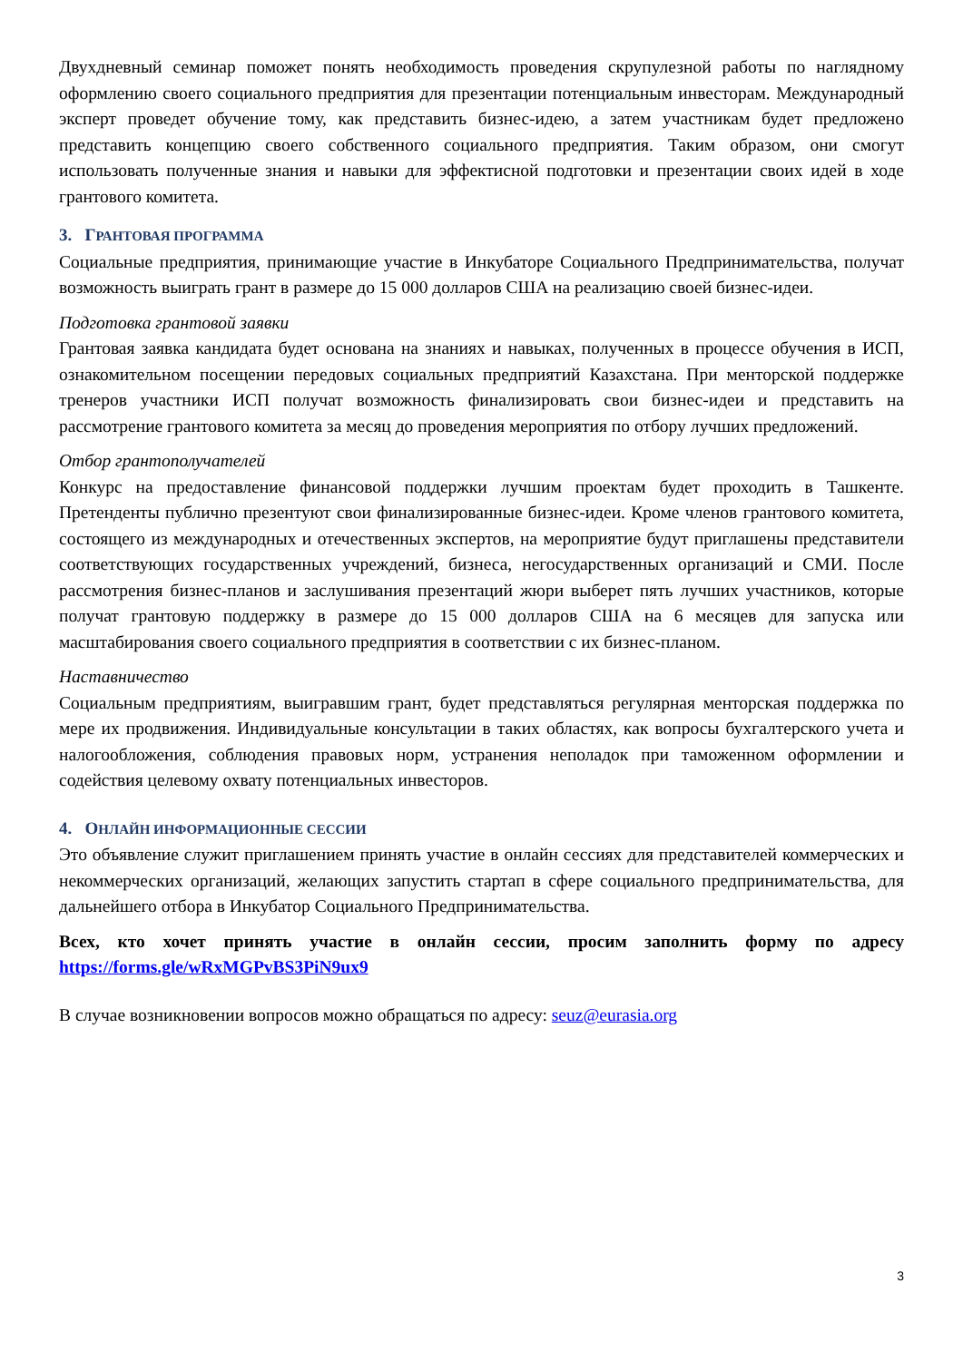Двухдневный семинар поможет понять необходимость проведения скрупулезной работы по наглядному оформлению своего социального предприятия для презентации потенциальным инвесторам. Международный эксперт проведет обучение тому, как представить бизнес-идею, а затем участникам будет предложено представить концепцию своего собственного социального предприятия. Таким образом, они смогут использовать полученные знания и навыки для эффектисной подготовки и презентации своих идей в ходе грантового комитета.
3. ГРАНТОВАЯ ПРОГРАММА
Социальные предприятия, принимающие участие в Инкубаторе Социального Предпринимательства, получат возможность выиграть грант в размере до 15 000 долларов США на реализацию своей бизнес-идеи.
Подготовка грантовой заявки
Грантовая заявка кандидата будет основана на знаниях и навыках, полученных в процессе обучения в ИСП, ознакомительном посещении передовых социальных предприятий Казахстана. При менторской поддержке тренеров участники ИСП получат возможность финализировать свои бизнес-идеи и представить на рассмотрение грантового комитета за месяц до проведения мероприятия по отбору лучших предложений.
Отбор грантополучателей
Конкурс на предоставление финансовой поддержки лучшим проектам будет проходить в Ташкенте. Претенденты публично презентуют свои финализированные бизнес-идеи. Кроме членов грантового комитета, состоящего из международных и отечественных экспертов, на мероприятие будут приглашены представители соответствующих государственных учреждений, бизнеса, негосударственных организаций и СМИ. После рассмотрения бизнес-планов и заслушивания презентаций жюри выберет пять лучших участников, которые получат грантовую поддержку в размере до 15 000 долларов США на 6 месяцев для запуска или масштабирования своего социального предприятия в соответствии с их бизнес-планом.
Наставничество
Социальным предприятиям, выигравшим грант, будет представляться регулярная менторская поддержка по мере их продвижения. Индивидуальные консультации в таких областях, как вопросы бухгалтерского учета и налогообложения, соблюдения правовых норм, устранения неполадок при таможенном оформлении и содействия целевому охвату потенциальных инвесторов.
4. ОНЛАЙН ИНФОРМАЦИОННЫЕ СЕССИИ
Это объявление служит приглашением принять участие в онлайн сессиях для представителей коммерческих и некоммерческих организаций, желающих запустить стартап в сфере социального предпринимательства, для дальнейшего отбора в Инкубатор Социального Предпринимательства.
Всех, кто хочет принять участие в онлайн сессии, просим заполнить форму по адресу https://forms.gle/wRxMGPvBS3PiN9ux9
В случае возникновении вопросов можно обращаться по адресу: seuz@eurasia.org
3